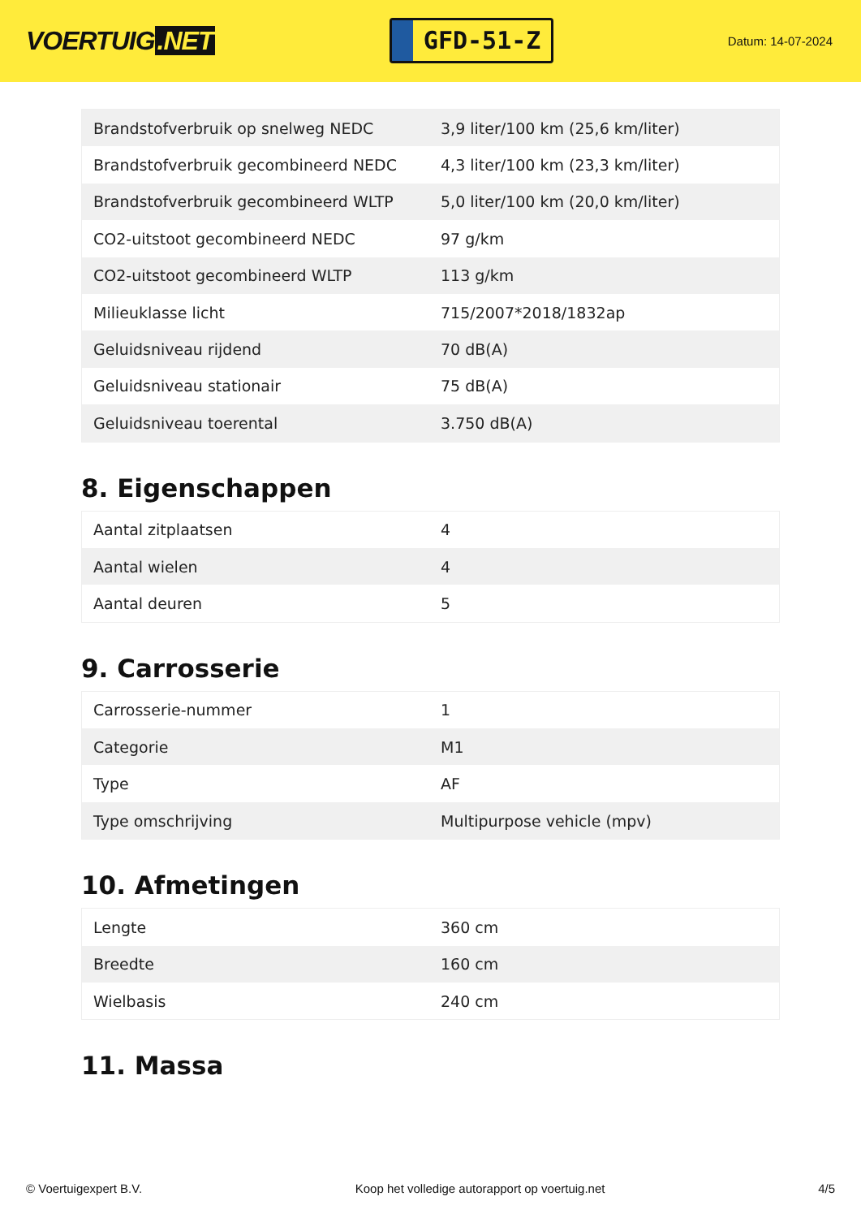VOERTUIG.NET
GFD-51-Z
Datum: 14-07-2024
| Brandstofverbruik op snelweg NEDC | 3,9 liter/100 km (25,6 km/liter) |
| Brandstofverbruik gecombineerd NEDC | 4,3 liter/100 km (23,3 km/liter) |
| Brandstofverbruik gecombineerd WLTP | 5,0 liter/100 km (20,0 km/liter) |
| CO2-uitstoot gecombineerd NEDC | 97 g/km |
| CO2-uitstoot gecombineerd WLTP | 113 g/km |
| Milieuklasse licht | 715/2007*2018/1832ap |
| Geluidsniveau rijdend | 70 dB(A) |
| Geluidsniveau stationair | 75 dB(A) |
| Geluidsniveau toerental | 3.750 dB(A) |
8. Eigenschappen
| Aantal zitplaatsen | 4 |
| Aantal wielen | 4 |
| Aantal deuren | 5 |
9. Carrosserie
| Carrosserie-nummer | 1 |
| Categorie | M1 |
| Type | AF |
| Type omschrijving | Multipurpose vehicle (mpv) |
10. Afmetingen
| Lengte | 360 cm |
| Breedte | 160 cm |
| Wielbasis | 240 cm |
11. Massa
© Voertuigexpert B.V. Koop het volledige autorapport op voertuig.net 4/5